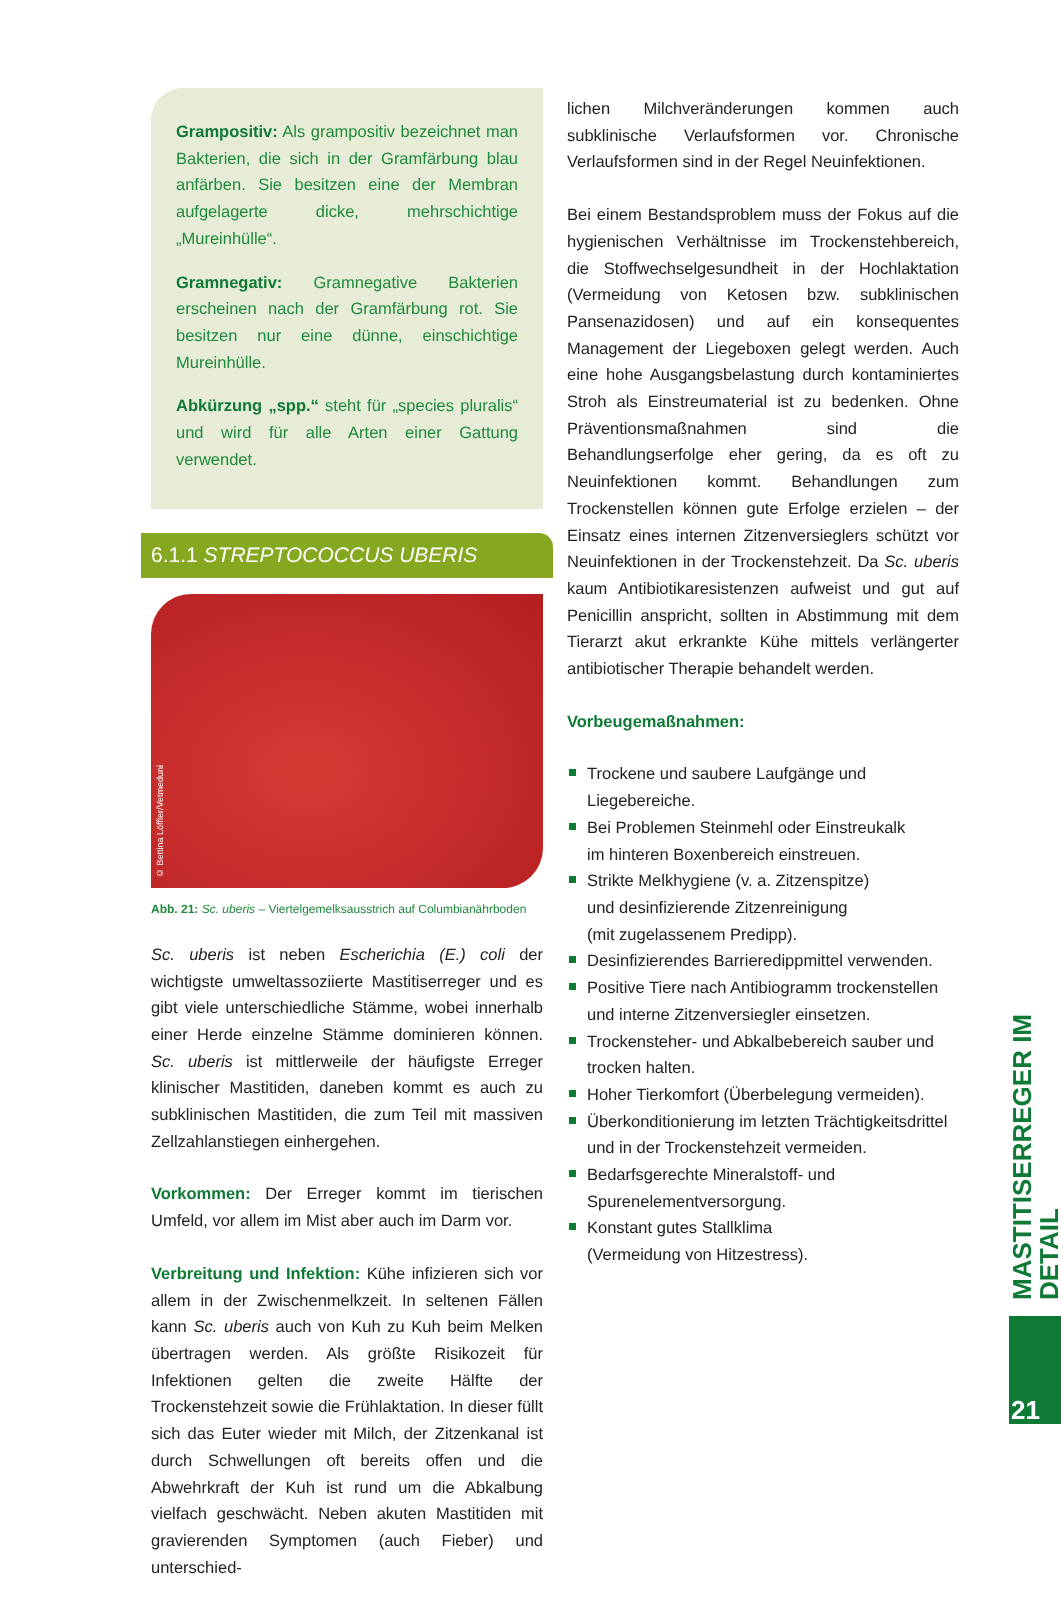Grampositiv: Als grampositiv bezeichnet man Bakterien, die sich in der Gramfärbung blau anfärben. Sie besitzen eine der Membran aufgelagerte dicke, mehrschichtige „Mureinhülle“.
Gramnegativ: Gramnegative Bakterien erscheinen nach der Gramfärbung rot. Sie besitzen nur eine dünne, einschichtige Mureinhülle.
Abkürzung „spp.“ steht für „species pluralis“ und wird für alle Arten einer Gattung verwendet.
6.1.1 STREPTOCOCCUS UBERIS
© Bettina Löffler/Vetmeduni
Abb. 21: Sc. uberis – Viertelgemelksausstrich auf Columbianährboden
Sc. uberis ist neben Escherichia (E.) coli der wichtigste umweltassoziierte Mastitiserreger und es gibt viele unterschiedliche Stämme, wobei innerhalb einer Herde einzelne Stämme dominieren können. Sc. uberis ist mittlerweile der häufigste Erreger klinischer Mastitiden, daneben kommt es auch zu subklinischen Mastitiden, die zum Teil mit massiven Zellzahlanstiegen einhergehen.
Vorkommen: Der Erreger kommt im tierischen Umfeld, vor allem im Mist aber auch im Darm vor.
Verbreitung und Infektion: Kühe infizieren sich vor allem in der Zwischenmelkzeit. In seltenen Fällen kann Sc. uberis auch von Kuh zu Kuh beim Melken übertragen werden. Als größte Risikozeit für Infektionen gelten die zweite Hälfte der Trockenstehzeit sowie die Frühlaktation. In dieser füllt sich das Euter wieder mit Milch, der Zitzenkanal ist durch Schwellungen oft bereits offen und die Abwehrkraft der Kuh ist rund um die Abkalbung vielfach geschwächt. Neben akuten Mastitiden mit gravierenden Symptomen (auch Fieber) und unterschied-
lichen Milchveränderungen kommen auch subklinische Verlaufsformen vor. Chronische Verlaufsformen sind in der Regel Neuinfektionen.
Bei einem Bestandsproblem muss der Fokus auf die hygienischen Verhältnisse im Trockenstehbereich, die Stoffwechselgesundheit in der Hochlaktation (Vermeidung von Ketosen bzw. subklinischen Pansenazidosen) und auf ein konsequentes Management der Liegeboxen gelegt werden. Auch eine hohe Ausgangsbelastung durch kontaminiertes Stroh als Einstreumaterial ist zu bedenken. Ohne Präventionsmaßnahmen sind die Behandlungserfolge eher gering, da es oft zu Neuinfektionen kommt. Behandlungen zum Trockenstellen können gute Erfolge erzielen – der Einsatz eines internen Zitzenversieglers schützt vor Neuinfektionen in der Trockenstehzeit. Da Sc. uberis kaum Antibiotikaresistenzen aufweist und gut auf Penicillin anspricht, sollten in Abstimmung mit dem Tierarzt akut erkrankte Kühe mittels verlängerter antibiotischer Therapie behandelt werden.
Vorbeugemaßnahmen:
Trockene und saubere Laufgänge und Liegebereiche.
Bei Problemen Steinmehl oder Einstreukalk
im hinteren Boxenbereich einstreuen.
Strikte Melkhygiene (v. a. Zitzenspitze)
und desinfizierende Zitzenreinigung
(mit zugelassenem Predipp).
Desinfizierendes Barrieredippmittel verwenden.
Positive Tiere nach Antibiogramm trockenstellen
und interne Zitzenversiegler einsetzen.
Trockensteher- und Abkalbebereich sauber und
trocken halten.
Hoher Tierkomfort (Überbelegung vermeiden).
Überkonditionierung im letzten Trächtigkeitsdrittel
und in der Trockenstehzeit vermeiden.
Bedarfsgerechte Mineralstoff- und
Spurenelementversorgung.
Konstant gutes Stallklima
(Vermeidung von Hitzestress).
MASTITISERREGER IM DETAIL
21